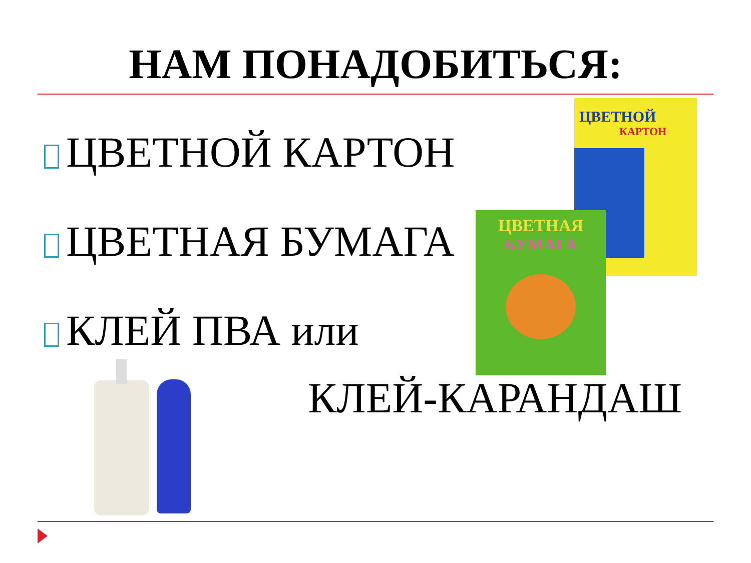НАМ ПОНАДОБИТЬСЯ:
ЦВЕТНОЙ КАРТОН
ЦВЕТНАЯ БУМАГА
КЛЕЙ ПВА или
ЦВЕТНОЙ
КАРТОН
ЦВЕТНАЯ
БУМАГА
КЛЕЙ-КАРАНДАШ